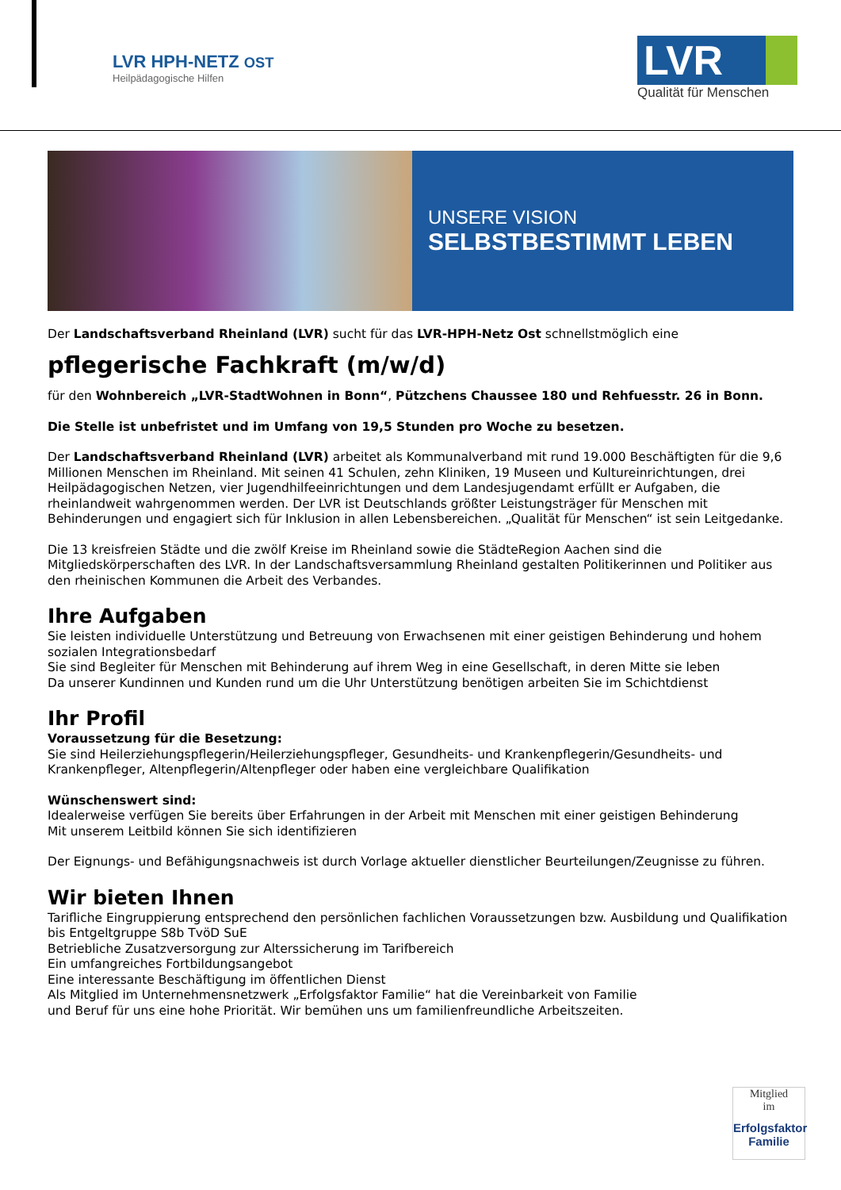LVR HPH-NETZ OST
Heilpädagogische Hilfen
LVR
Qualität für Menschen
UNSERE VISION
SELBSTBESTIMMT LEBEN
Der Landschaftsverband Rheinland (LVR) sucht für das LVR-HPH-Netz Ost schnellstmöglich eine
pflegerische Fachkraft (m/w/d)
für den Wohnbereich „LVR-StadtWohnen in Bonn“, Pützchens Chaussee 180 und Rehfuesstr. 26 in Bonn.
Die Stelle ist unbefristet und im Umfang von 19,5 Stunden pro Woche zu besetzen.
Der Landschaftsverband Rheinland (LVR) arbeitet als Kommunalverband mit rund 19.000 Beschäftigten für die 9,6 Millionen Menschen im Rheinland. Mit seinen 41 Schulen, zehn Kliniken, 19 Museen und Kultureinrichtungen, drei Heilpädagogischen Netzen, vier Jugendhilfeeinrichtungen und dem Landesjugendamt erfüllt er Aufgaben, die rheinlandweit wahrgenommen werden. Der LVR ist Deutschlands größter Leistungsträger für Menschen mit Behinderungen und engagiert sich für Inklusion in allen Lebensbereichen. „Qualität für Menschen“ ist sein Leitgedanke.
Die 13 kreisfreien Städte und die zwölf Kreise im Rheinland sowie die StädteRegion Aachen sind die Mitgliedskörperschaften des LVR. In der Landschaftsversammlung Rheinland gestalten Politikerinnen und Politiker aus den rheinischen Kommunen die Arbeit des Verbandes.
Ihre Aufgaben
Sie leisten individuelle Unterstützung und Betreuung von Erwachsenen mit einer geistigen Behinderung und hohem sozialen Integrationsbedarf
Sie sind Begleiter für Menschen mit Behinderung auf ihrem Weg in eine Gesellschaft, in deren Mitte sie leben
Da unserer Kundinnen und Kunden rund um die Uhr Unterstützung benötigen arbeiten Sie im Schichtdienst
Ihr Profil
Voraussetzung für die Besetzung:
Sie sind Heilerziehungspflegerin/Heilerziehungspfleger, Gesundheits- und Krankenpflegerin/Gesundheits- und Krankenpfleger, Altenpflegerin/Altenpfleger oder haben eine vergleichbare Qualifikation
Wünschenswert sind:
Idealerweise verfügen Sie bereits über Erfahrungen in der Arbeit mit Menschen mit einer geistigen Behinderung
Mit unserem Leitbild können Sie sich identifizieren
Der Eignungs- und Befähigungsnachweis ist durch Vorlage aktueller dienstlicher Beurteilungen/Zeugnisse zu führen.
Wir bieten Ihnen
Tarifliche Eingruppierung entsprechend den persönlichen fachlichen Voraussetzungen bzw. Ausbildung und Qualifikation bis Entgeltgruppe S8b TvöD SuE
Betriebliche Zusatzversorgung zur Alterssicherung im Tarifbereich
Ein umfangreiches Fortbildungsangebot
Eine interessante Beschäftigung im öffentlichen Dienst
Als Mitglied im Unternehmensnetzwerk „Erfolgsfaktor Familie“ hat die Vereinbarkeit von Familie
und Beruf für uns eine hohe Priorität. Wir bemühen uns um familienfreundliche Arbeitszeiten.
Mitglied
im
Erfolgsfaktor Familie